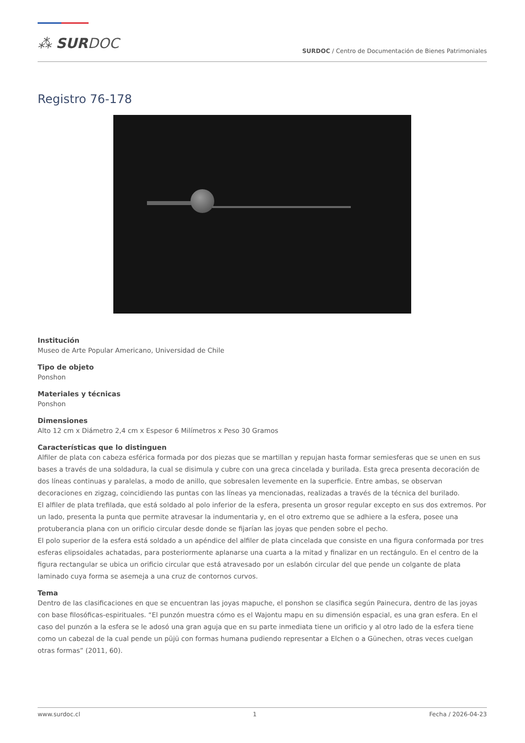⁂ SURDOC
SURDOC / Centro de Documentación de Bienes Patrimoniales
Registro 76-178
Institución
Museo de Arte Popular Americano, Universidad de Chile
Tipo de objeto
Ponshon
Materiales y técnicas
Ponshon
Dimensiones
Alto 12 cm x Diámetro 2,4 cm x Espesor 6 Milímetros x Peso 30 Gramos
Características que lo distinguen
Alfiler de plata con cabeza esférica formada por dos piezas que se martillan y repujan hasta formar semiesferas que se unen en sus bases a través de una soldadura, la cual se disimula y cubre con una greca cincelada y burilada. Esta greca presenta decoración de dos líneas continuas y paralelas, a modo de anillo, que sobresalen levemente en la superficie. Entre ambas, se observan decoraciones en zigzag, coincidiendo las puntas con las líneas ya mencionadas, realizadas a través de la técnica del burilado.
El alfiler de plata trefilada, que está soldado al polo inferior de la esfera, presenta un grosor regular excepto en sus dos extremos. Por un lado, presenta la punta que permite atravesar la indumentaria y, en el otro extremo que se adhiere a la esfera, posee una protuberancia plana con un orificio circular desde donde se fijarían las joyas que penden sobre el pecho.
El polo superior de la esfera está soldado a un apéndice del alfiler de plata cincelada que consiste en una figura conformada por tres esferas elipsoidales achatadas, para posteriormente aplanarse una cuarta a la mitad y finalizar en un rectángulo. En el centro de la figura rectangular se ubica un orificio circular que está atravesado por un eslabón circular del que pende un colgante de plata laminado cuya forma se asemeja a una cruz de contornos curvos.
Tema
Dentro de las clasificaciones en que se encuentran las joyas mapuche, el ponshon se clasifica según Painecura, dentro de las joyas con base filosóficas-espirituales. “El punzón muestra cómo es el Wajontu mapu en su dimensión espacial, es una gran esfera. En el caso del punzón a la esfera se le adosó una gran aguja que en su parte inmediata tiene un orificio y al otro lado de la esfera tiene como un cabezal de la cual pende un püjü con formas humana pudiendo representar a Elchen o a Günechen, otras veces cuelgan otras formas” (2011, 60).
www.surdoc.cl 1 Fecha / 2026-04-23